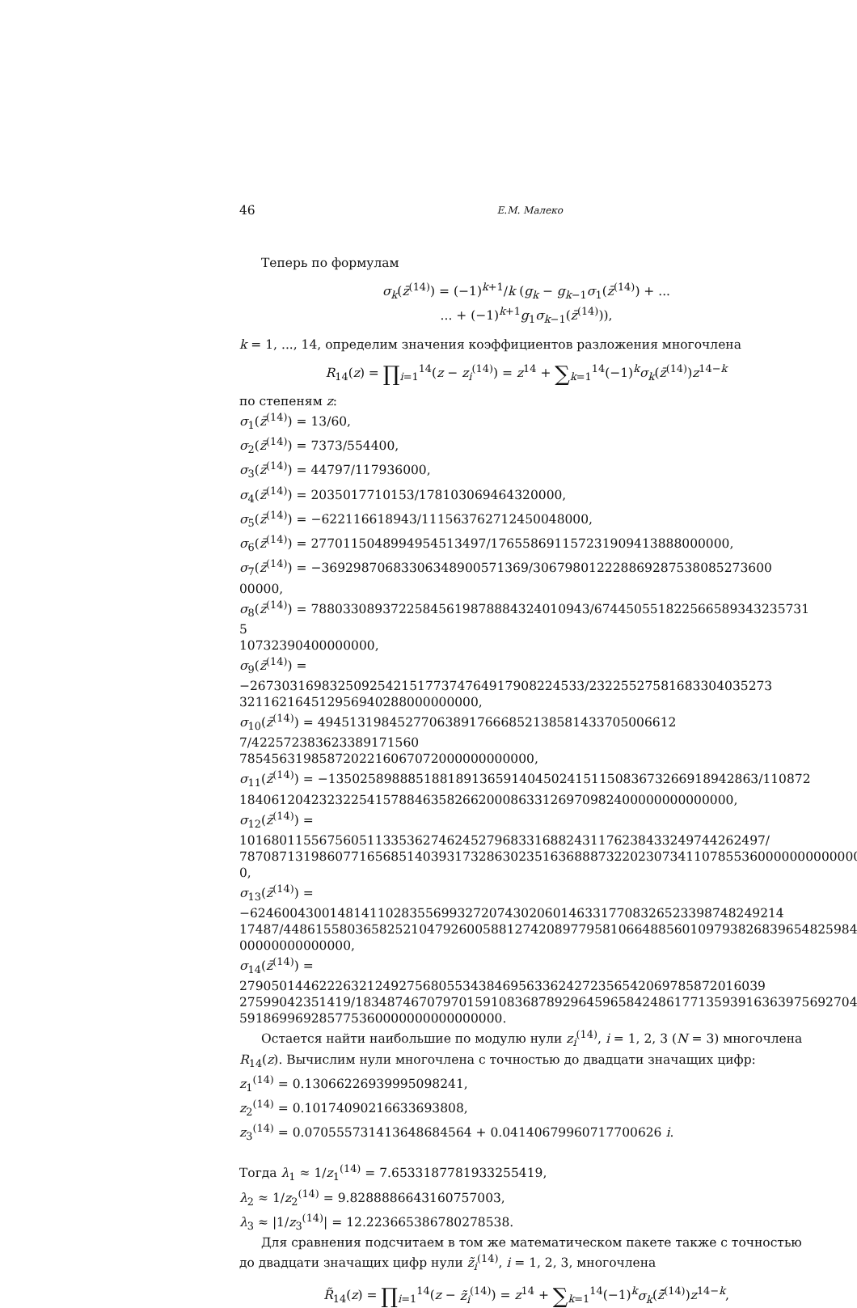46 Е.М. Малеко
Теперь по формулам
σ<sub>k</sub>(z̄<sup>(14)</sup>) = (−1)<sup>k+1</sup>/k (g<sub>k</sub> − g<sub>k−1</sub>σ<sub>1</sub>(z̄<sup>(14)</sup>) + ...
... + (−1)<sup>k+1</sup>g<sub>1</sub>σ<sub>k−1</sub>(z̄<sup>(14)</sup>)),
k = 1, ..., 14, определим значения коэффициентов разложения многочлена
R<sub>14</sub>(z) = ∏<sub>i=1</sub><sup>14</sup>(z − z<sub>i</sub><sup>(14)</sup>) = z<sup>14</sup> + ∑<sub>k=1</sub><sup>14</sup>(−1)<sup>k</sup>σ<sub>k</sub>(z̄<sup>(14)</sup>)z<sup>14−k</sup>
по степеням z:
σ<sub>1</sub>(z̄<sup>(14)</sup>) = 13/60,
σ<sub>2</sub>(z̄<sup>(14)</sup>) = 7373/554400,
σ<sub>3</sub>(z̄<sup>(14)</sup>) = 44797/117936000,
σ<sub>4</sub>(z̄<sup>(14)</sup>) = 2035017710153/178103069464320000,
σ<sub>5</sub>(z̄<sup>(14)</sup>) = −622116618943/111563762712450048000,
σ<sub>6</sub>(z̄<sup>(14)</sup>) = 277011504899495451349​7/1765586911572319094138880000​00,
σ<sub>7</sub>(z̄<sup>(14)</sup>) = −369298706833063489005713​69/306798012228869287538085273600​00000,
σ<sub>8</sub>(z̄<sup>(14)</sup>) = 788033089372258456198788843240109​43/674450551822566589343235731​5
10732390400000000,
σ<sub>9</sub>(z̄<sup>(14)</sup>) = −267303169832509254215177374764917908224533/232255275816833040352​73
32116216451295694028800000000​0,
σ<sub>10</sub>(z̄<sup>(14)</sup>) = 494513198452770638917666852138581433705006612​7/42257238362338917156​0
78545631985872022160670720000000000​00,
σ<sub>11</sub>(z̄<sup>(14)</sup>) = −135025898885188189136591404502415115083673266918942863/110872
1840612042323225415788463582662000863312697098240000000000000​0,
σ<sub>12</sub>(z̄<sup>(14)</sup>) = 10168011556756051133536274624527968331688243117623843324974426249​7/
7870871319860771656851403931732863023516368887322023073411078553600000000000000​0,
σ<sub>13</sub>(z̄<sup>(14)</sup>) = −62460043001481411028355699327207430206014633177083265233987482492​14
17487/4486155803658252104792600588127420897795810664885601097938268396548259840
00000000000000,
σ<sub>14</sub>(z̄<sup>(14)</sup>) = 27905014462226321249275680553438469563362427235654206978587201603​9
27599042351419/183487467079701591083687892964596584248617713593916363975692704
591869969285775360000000000000000.
Остается найти наибольшие по модулю нули z<sub>i</sub><sup>(14)</sup>, i = 1, 2, 3 (N = 3) многочлена R<sub>14</sub>(z). Вычислим нули многочлена с точностью до двадцати значащих цифр:
z<sub>1</sub><sup>(14)</sup> = 0.13066226939995098241,
z<sub>2</sub><sup>(14)</sup> = 0.10174090216633693808,
z<sub>3</sub><sup>(14)</sup> = 0.07055573141364868456​4 + 0.04140679960717700626 i.
Тогда λ<sub>1</sub> ≈ 1/z<sub>1</sub><sup>(14)</sup> = 7.6533187781933255419,
λ<sub>2</sub> ≈ 1/z<sub>2</sub><sup>(14)</sup> = 9.8288886643160757003,
λ<sub>3</sub> ≈ |1/z<sub>3</sub><sup>(14)</sup>| = 12.223665386780278538.
Для сравнения подсчитаем в том же математическом пакете также с точностью до двадцати значащих цифр нули z̃<sub>i</sub><sup>(14)</sup>, i = 1, 2, 3, многочлена
R̃<sub>14</sub>(z) = ∏<sub>i=1</sub><sup>14</sup>(z − z̃<sub>i</sub><sup>(14)</sup>) = z<sup>14</sup> + ∑<sub>k=1</sub><sup>14</sup>(−1)<sup>k</sup>σ<sub>k</sub>(z̃̄<sup>(14)</sup>)z<sup>14−k</sup>,